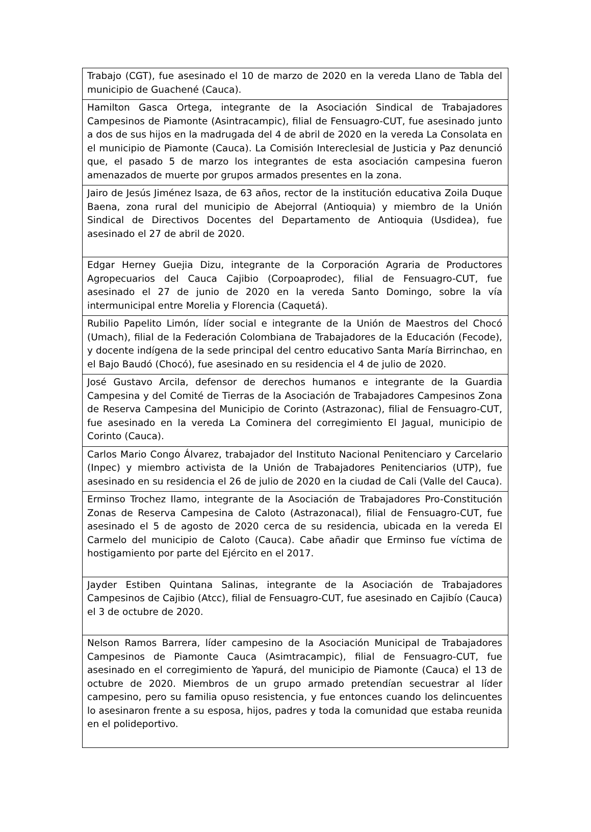| Trabajo (CGT), fue asesinado el 10 de marzo de 2020 en la vereda Llano de Tabla del municipio de Guachené (Cauca). |
| Hamilton Gasca Ortega, integrante de la Asociación Sindical de Trabajadores Campesinos de Piamonte (Asintracampic), filial de Fensuagro-CUT, fue asesinado junto a dos de sus hijos en la madrugada del 4 de abril de 2020 en la vereda La Consolata en el municipio de Piamonte (Cauca). La Comisión Intereclesial de Justicia y Paz denunció que, el pasado 5 de marzo los integrantes de esta asociación campesina fueron amenazados de muerte por grupos armados presentes en la zona. |
| Jairo de Jesús Jiménez Isaza, de 63 años, rector de la institución educativa Zoila Duque Baena, zona rural del municipio de Abejorral (Antioquia) y miembro de la Unión Sindical de Directivos Docentes del Departamento de Antioquia (Usdidea), fue asesinado el 27 de abril de 2020. |
| Edgar Herney Guejia Dizu, integrante de la Corporación Agraria de Productores Agropecuarios del Cauca Cajibio (Corpoaprodec), filial de Fensuagro-CUT, fue asesinado el 27 de junio de 2020 en la vereda Santo Domingo, sobre la vía intermunicipal entre Morelia y Florencia (Caquetá). |
| Rubilio Papelito Limón, líder social e integrante de la Unión de Maestros del Chocó (Umach), filial de la Federación Colombiana de Trabajadores de la Educación (Fecode), y docente indígena de la sede principal del centro educativo Santa María Birrinchao, en el Bajo Baudó (Chocó), fue asesinado en su residencia el 4 de julio de 2020. |
| José Gustavo Arcila, defensor de derechos humanos e integrante de la Guardia Campesina y del Comité de Tierras de la Asociación de Trabajadores Campesinos Zona de Reserva Campesina del Municipio de Corinto (Astrazonac), filial de Fensuagro-CUT, fue asesinado en la vereda La Cominera del corregimiento El Jagual, municipio de Corinto (Cauca). |
| Carlos Mario Congo Álvarez, trabajador del Instituto Nacional Penitenciaro y Carcelario (Inpec) y miembro activista de la Unión de Trabajadores Penitenciarios (UTP), fue asesinado en su residencia el 26 de julio de 2020 en la ciudad de Cali (Valle del Cauca). |
| Erminso Trochez Ilamo, integrante de la Asociación de Trabajadores Pro-Constitución Zonas de Reserva Campesina de Caloto (Astrazonacal), filial de Fensuagro-CUT, fue asesinado el 5 de agosto de 2020 cerca de su residencia, ubicada en la vereda El Carmelo del municipio de Caloto (Cauca). Cabe añadir que Erminso fue víctima de hostigamiento por parte del Ejército en el 2017. |
| Jayder Estiben Quintana Salinas, integrante de la Asociación de Trabajadores Campesinos de Cajibio (Atcc), filial de Fensuagro-CUT, fue asesinado en Cajibío (Cauca) el 3 de octubre de 2020. |
| Nelson Ramos Barrera, líder campesino de la Asociación Municipal de Trabajadores Campesinos de Piamonte Cauca (Asimtracampic), filial de Fensuagro-CUT, fue asesinado en el corregimiento de Yapurá, del municipio de Piamonte (Cauca) el 13 de octubre de 2020. Miembros de un grupo armado pretendían secuestrar al líder campesino, pero su familia opuso resistencia, y fue entonces cuando los delincuentes lo asesinaron frente a su esposa, hijos, padres y toda la comunidad que estaba reunida en el polideportivo. |